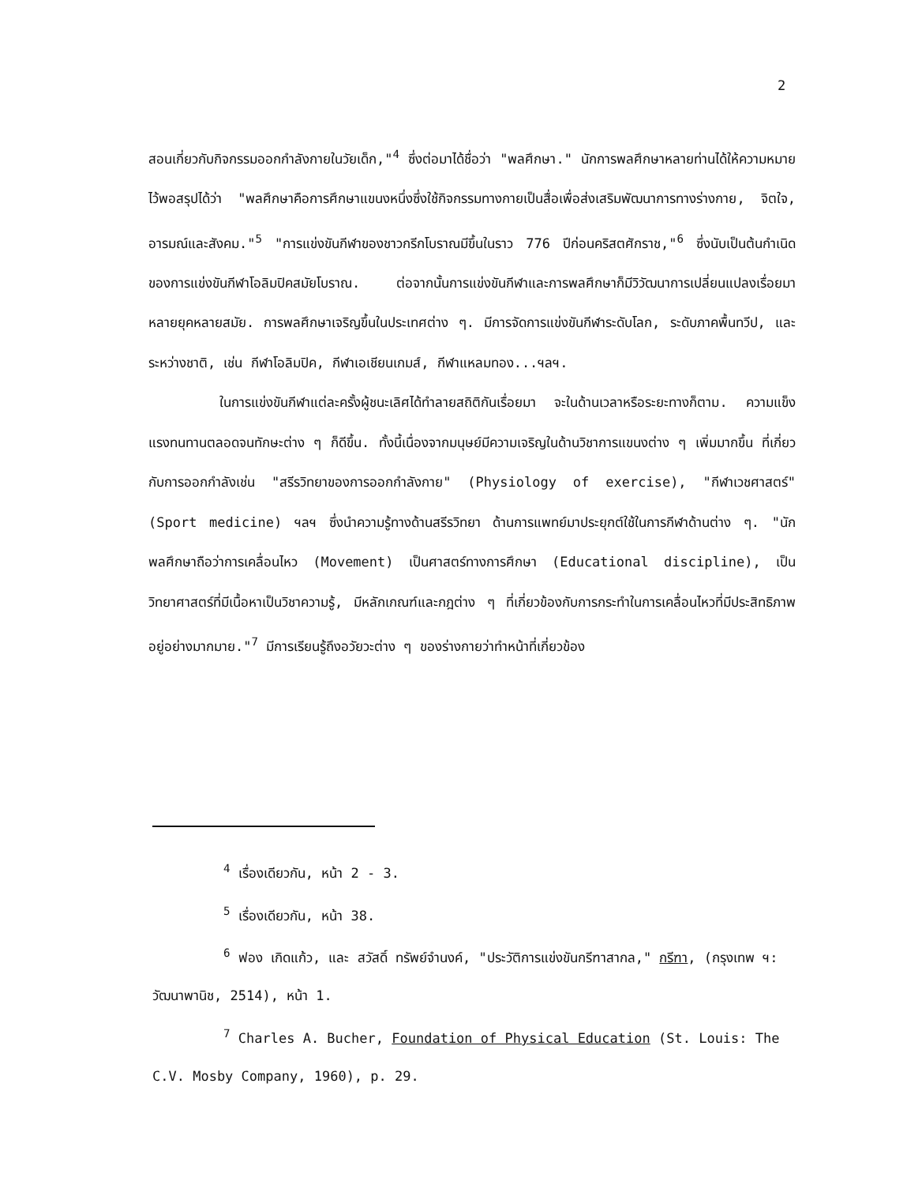2
สอนเกี่ยวกับกิจกรรมออกกำลังกายในวัยเด็ก,"<sup>4</sup> ซึ่งต่อมาได้ชื่อว่า "พลศึกษา." นักการพลศึกษาหลายท่านได้ให้ความหมายไว้พอสรุปได้ว่า "พลศึกษาคือการศึกษาแขนงหนึ่งซึ่งใช้กิจกรรมทางกายเป็นสื่อเพื่อส่งเสริมพัฒนาการทางร่างกาย, จิตใจ, อารมณ์และสังคม."<sup>5</sup> "การแข่งขันกีฬาของชาวกรีกโบราณมีขึ้นในราว 776 ปีก่อนคริสตศักราช,"<sup>6</sup> ซึ่งนับเป็นต้นกำเนิดของการแข่งขันกีฬาโอลิมปิคสมัยโบราณ. ต่อจากนั้นการแข่งขันกีฬาและการพลศึกษาก็มีวิวัฒนาการเปลี่ยนแปลงเรื่อยมาหลายยุคหลายสมัย. การพลศึกษาเจริญขึ้นในประเทศต่าง ๆ. มีการจัดการแข่งขันกีฬาระดับโลก, ระดับภาคพื้นทวีป, และระหว่างชาติ, เช่น กีฬาโอลิมปิค, กีฬาเอเชียนเกมส์, กีฬาแหลมทอง...ฯลฯ.
ในการแข่งขันกีฬาแต่ละครั้งผู้ชนะเลิศได้ทำลายสถิติกันเรื่อยมา จะในด้านเวลาหรือระยะทางก็ตาม. ความแข็งแรงทนทานตลอดจนทักษะต่าง ๆ ก็ดีขึ้น. ทั้งนี้เนื่องจากมนุษย์มีความเจริญในด้านวิชาการแขนงต่าง ๆ เพิ่มมากขึ้น ที่เกี่ยวกับการออกกำลังเช่น "สรีรวิทยาของการออกกำลังกาย" (Physiology of exercise), "กีฬาเวชศาสตร์" (Sport medicine) ฯลฯ ซึ่งนำความรู้ทางด้านสรีรวิทยา ด้านการแพทย์มาประยุกต์ใช้ในการกีฬาด้านต่าง ๆ. "นักพลศึกษาถือว่าการเคลื่อนไหว (Movement) เป็นศาสตร์ทางการศึกษา (Educational discipline), เป็นวิทยาศาสตร์ที่มีเนื้อหาเป็นวิชาความรู้, มีหลักเกณฑ์และกฎต่าง ๆ ที่เกี่ยวข้องกับการกระทำในการเคลื่อนไหวที่มีประสิทธิภาพอยู่อย่างมากมาย."<sup>7</sup> มีการเรียนรู้ถึงอวัยวะต่าง ๆ ของร่างกายว่าทำหน้าที่เกี่ยวข้อง
<sup>4</sup> เรื่องเดียวกัน, หน้า 2 - 3.
<sup>5</sup> เรื่องเดียวกัน, หน้า 38.
<sup>6</sup> ฟอง เกิดแก้ว, และ สวัสดิ์ ทรัพย์จำนงค์, "ประวัติการแข่งขันกรีฑาสากล," กรีฑา, (กรุงเทพ ฯ: วัฒนาพานิช, 2514), หน้า 1.
<sup>7</sup> Charles A. Bucher, Foundation of Physical Education (St. Louis: The C.V. Mosby Company, 1960), p. 29.